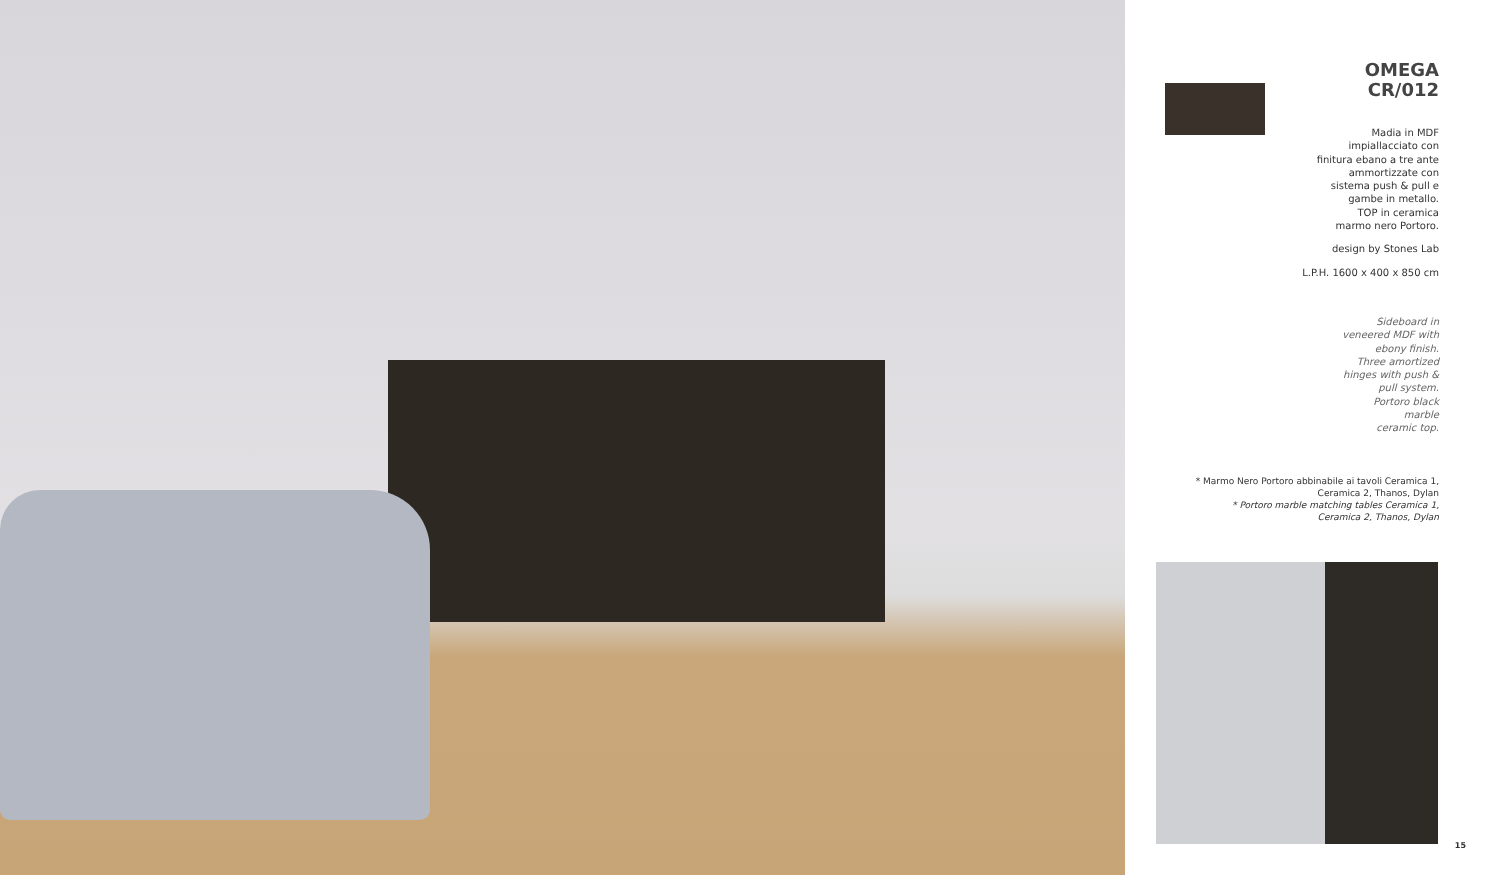OMEGA
CR/012
Madia in MDF
impiallacciato con
finitura ebano a tre ante
ammortizzate con
sistema push & pull e
gambe in metallo.
TOP in ceramica
marmo nero Portoro.
design by Stones Lab
L.P.H. 1600 x 400 x 850 cm
Sideboard in
veneered MDF with
ebony finish.
Three amortized
hinges with push &
pull system.
Portoro black
marble
ceramic top.
* Marmo Nero Portoro abbinabile ai tavoli Ceramica 1,
Ceramica 2, Thanos, Dylan
* Portoro marble matching tables Ceramica 1,
Ceramica 2, Thanos, Dylan
15